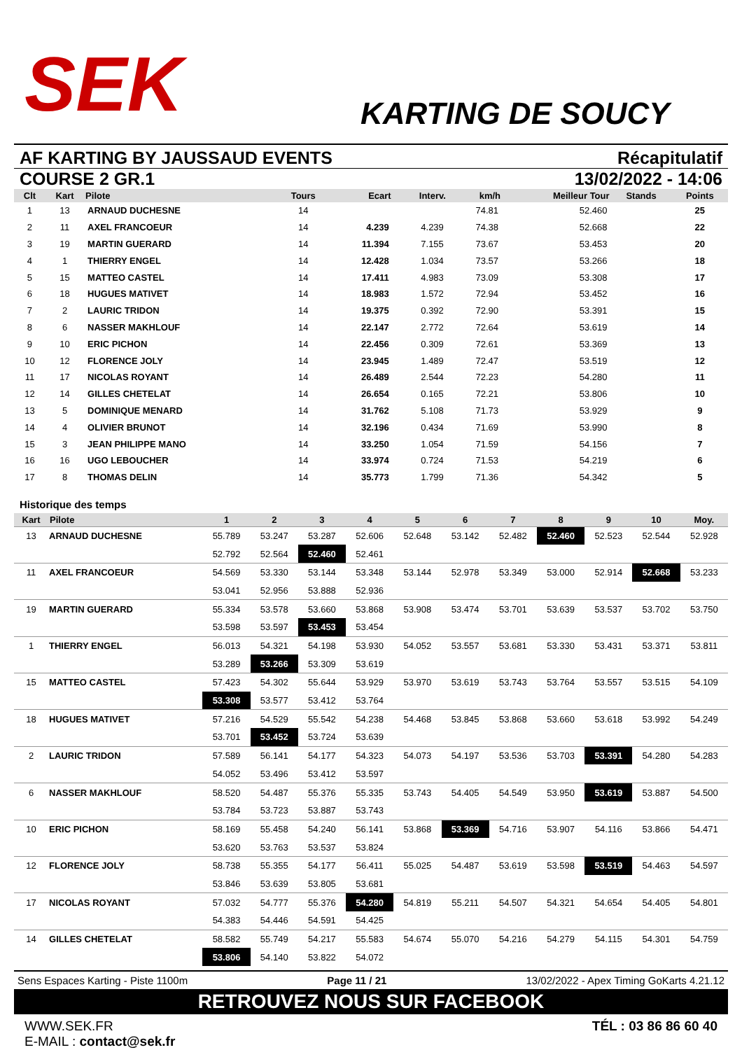SEK
KARTING DE SOUCY
AF KARTING BY JAUSSAUD EVENTS Récapitulatif
COURSE 2 GR.1 13/02/2022 - 14:06
| Clt | Kart | Pilote | Tours | Ecart | Interv. | km/h | Meilleur Tour | Stands | Points |
| --- | --- | --- | --- | --- | --- | --- | --- | --- | --- |
| 1 | 13 | ARNAUD DUCHESNE | 14 | | | 74.81 | 52.460 | | 25 |
| 2 | 11 | AXEL FRANCOEUR | 14 | 4.239 | 4.239 | 74.38 | 52.668 | | 22 |
| 3 | 19 | MARTIN GUERARD | 14 | 11.394 | 7.155 | 73.67 | 53.453 | | 20 |
| 4 | 1 | THIERRY ENGEL | 14 | 12.428 | 1.034 | 73.57 | 53.266 | | 18 |
| 5 | 15 | MATTEO CASTEL | 14 | 17.411 | 4.983 | 73.09 | 53.308 | | 17 |
| 6 | 18 | HUGUES MATIVET | 14 | 18.983 | 1.572 | 72.94 | 53.452 | | 16 |
| 7 | 2 | LAURIC TRIDON | 14 | 19.375 | 0.392 | 72.90 | 53.391 | | 15 |
| 8 | 6 | NASSER MAKHLOUF | 14 | 22.147 | 2.772 | 72.64 | 53.619 | | 14 |
| 9 | 10 | ERIC PICHON | 14 | 22.456 | 0.309 | 72.61 | 53.369 | | 13 |
| 10 | 12 | FLORENCE JOLY | 14 | 23.945 | 1.489 | 72.47 | 53.519 | | 12 |
| 11 | 17 | NICOLAS ROYANT | 14 | 26.489 | 2.544 | 72.23 | 54.280 | | 11 |
| 12 | 14 | GILLES CHETELAT | 14 | 26.654 | 0.165 | 72.21 | 53.806 | | 10 |
| 13 | 5 | DOMINIQUE MENARD | 14 | 31.762 | 5.108 | 71.73 | 53.929 | | 9 |
| 14 | 4 | OLIVIER BRUNOT | 14 | 32.196 | 0.434 | 71.69 | 53.990 | | 8 |
| 15 | 3 | JEAN PHILIPPE MANO | 14 | 33.250 | 1.054 | 71.59 | 54.156 | | 7 |
| 16 | 16 | UGO LEBOUCHER | 14 | 33.974 | 0.724 | 71.53 | 54.219 | | 6 |
| 17 | 8 | THOMAS DELIN | 14 | 35.773 | 1.799 | 71.36 | 54.342 | | 5 |
Historique des temps
| Kart | Pilote | 1 | 2 | 3 | 4 | 5 | 6 | 7 | 8 | 9 | 10 | Moy. |
| --- | --- | --- | --- | --- | --- | --- | --- | --- | --- | --- | --- | --- |
| 13 | ARNAUD DUCHESNE | 55.789 | 53.247 | 53.287 | 52.606 | 52.648 | 53.142 | 52.482 | 52.460 | 52.523 | 52.544 | 52.928 |
| | | 52.792 | 52.564 | 52.460 | 52.461 | | | | | | | |
| 11 | AXEL FRANCOEUR | 54.569 | 53.330 | 53.144 | 53.348 | 53.144 | 52.978 | 53.349 | 53.000 | 52.914 | 52.668 | 53.233 |
| | | 53.041 | 52.956 | 53.888 | 52.936 | | | | | | | |
| 19 | MARTIN GUERARD | 55.334 | 53.578 | 53.660 | 53.868 | 53.908 | 53.474 | 53.701 | 53.639 | 53.537 | 53.702 | 53.750 |
| | | 53.598 | 53.597 | 53.453 | 53.454 | | | | | | | |
| 1 | THIERRY ENGEL | 56.013 | 54.321 | 54.198 | 53.930 | 54.052 | 53.557 | 53.681 | 53.330 | 53.431 | 53.371 | 53.811 |
| | | 53.289 | 53.266 | 53.309 | 53.619 | | | | | | | |
| 15 | MATTEO CASTEL | 57.423 | 54.302 | 55.644 | 53.929 | 53.970 | 53.619 | 53.743 | 53.764 | 53.557 | 53.515 | 54.109 |
| | | 53.308 | 53.577 | 53.412 | 53.764 | | | | | | | |
| 18 | HUGUES MATIVET | 57.216 | 54.529 | 55.542 | 54.238 | 54.468 | 53.845 | 53.868 | 53.660 | 53.618 | 53.992 | 54.249 |
| | | 53.701 | 53.452 | 53.724 | 53.639 | | | | | | | |
| 2 | LAURIC TRIDON | 57.589 | 56.141 | 54.177 | 54.323 | 54.073 | 54.197 | 53.536 | 53.703 | 53.391 | 54.280 | 54.283 |
| | | 54.052 | 53.496 | 53.412 | 53.597 | | | | | | | |
| 6 | NASSER MAKHLOUF | 58.520 | 54.487 | 55.376 | 55.335 | 53.743 | 54.405 | 54.549 | 53.950 | 53.619 | 53.887 | 54.500 |
| | | 53.784 | 53.723 | 53.887 | 53.743 | | | | | | | |
| 10 | ERIC PICHON | 58.169 | 55.458 | 54.240 | 56.141 | 53.868 | 53.369 | 54.716 | 53.907 | 54.116 | 53.866 | 54.471 |
| | | 53.620 | 53.763 | 53.537 | 53.824 | | | | | | | |
| 12 | FLORENCE JOLY | 58.738 | 55.355 | 54.177 | 56.411 | 55.025 | 54.487 | 53.619 | 53.598 | 53.519 | 54.463 | 54.597 |
| | | 53.846 | 53.639 | 53.805 | 53.681 | | | | | | | |
| 17 | NICOLAS ROYANT | 57.032 | 54.777 | 55.376 | 54.280 | 54.819 | 55.211 | 54.507 | 54.321 | 54.654 | 54.405 | 54.801 |
| | | 54.383 | 54.446 | 54.591 | 54.425 | | | | | | | |
| 14 | GILLES CHETELAT | 58.582 | 55.749 | 54.217 | 55.583 | 54.674 | 55.070 | 54.216 | 54.279 | 54.115 | 54.301 | 54.759 |
| | | 53.806 | 54.140 | 53.822 | 54.072 | | | | | | | |
Sens Espaces Karting - Piste 1100m Page 11 / 21 13/02/2022 - Apex Timing GoKarts 4.21.12
RETROUVEZ NOUS SUR FACEBOOK
WWW.SEK.FR
E-MAIL : contact@sek.fr
TÉL : 03 86 86 60 40